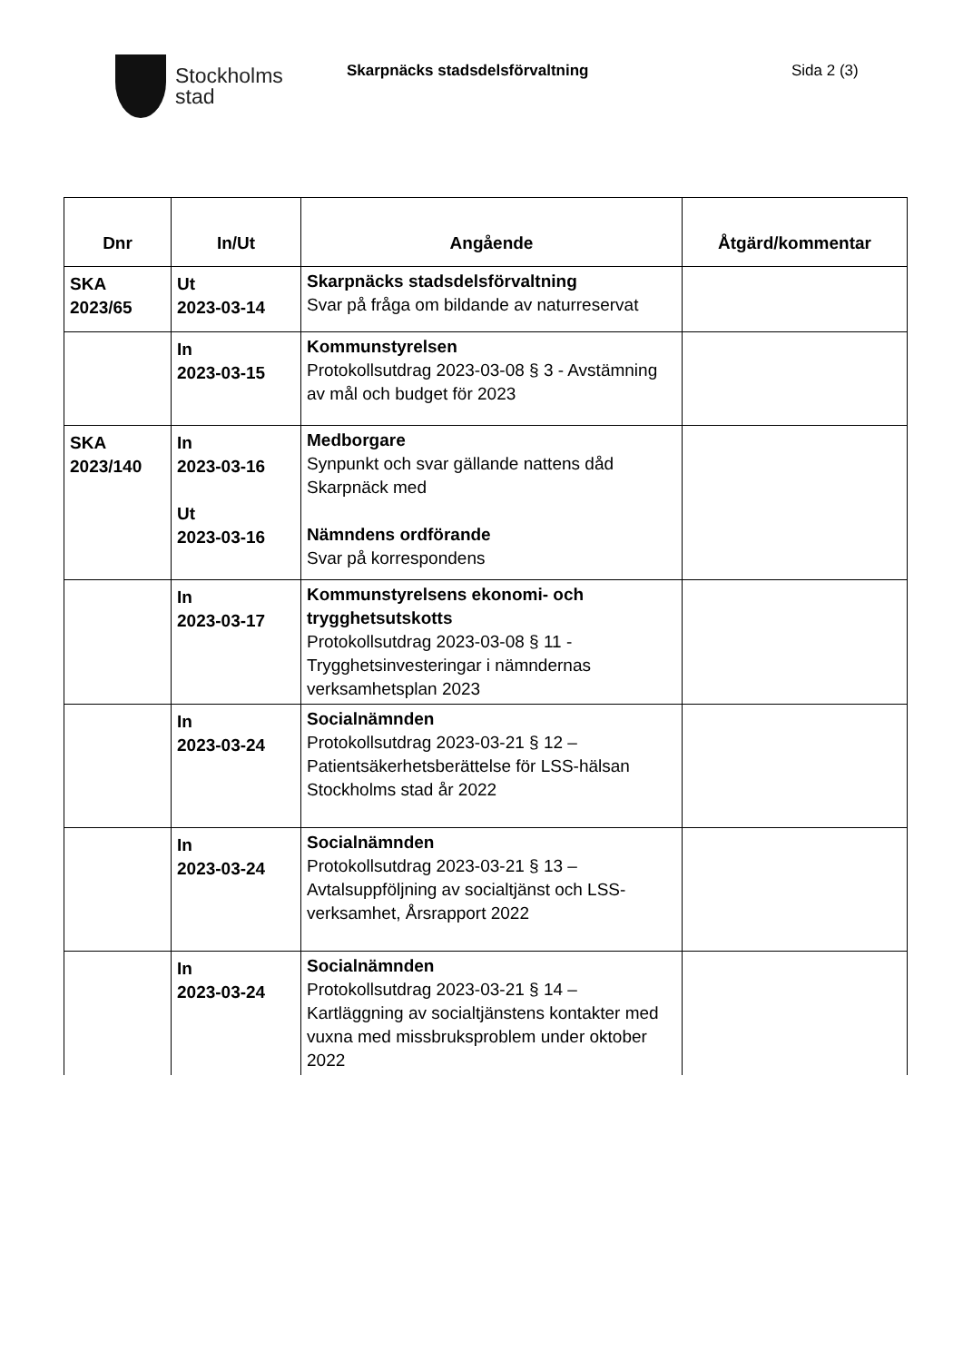Stockholms
stad
Skarpnäcks stadsdelsförvaltning Sida 2 (3)
| Dnr | In/Ut | Angående | Åtgärd/kommentar |
| --- | --- | --- | --- |
| SKA 2023/65 | Ut 2023-03-14 | Skarpnäcks stadsdelsförvaltning Svar på fråga om bildande av naturreservat | |
| | In 2023-03-15 | Kommunstyrelsen Protokollsutdrag 2023-03-08 § 3 - Avstämning av mål och budget för 2023 | |
| SKA 2023/140 | In 2023-03-16 Ut 2023-03-16 | Medborgare Synpunkt och svar gällande nattens dåd Skarpnäck med Nämndens ordförande Svar på korrespondens | |
| | In 2023-03-17 | Kommunstyrelsens ekonomi- och trygghetsutskotts Protokollsutdrag 2023-03-08 § 11 - Trygghetsinvesteringar i nämndernas verksamhetsplan 2023 | |
| | In 2023-03-24 | Socialnämnden Protokollsutdrag 2023-03-21 § 12 – Patientsäkerhetsberättelse för LSS-hälsan Stockholms stad år 2022 | |
| | In 2023-03-24 | Socialnämnden Protokollsutdrag 2023-03-21 § 13 – Avtalsuppföljning av socialtjänst och LSS-verksamhet, Årsrapport 2022 | |
| | In 2023-03-24 | Socialnämnden Protokollsutdrag 2023-03-21 § 14 – Kartläggning av socialtjänstens kontakter med vuxna med missbruksproblem under oktober 2022 | |